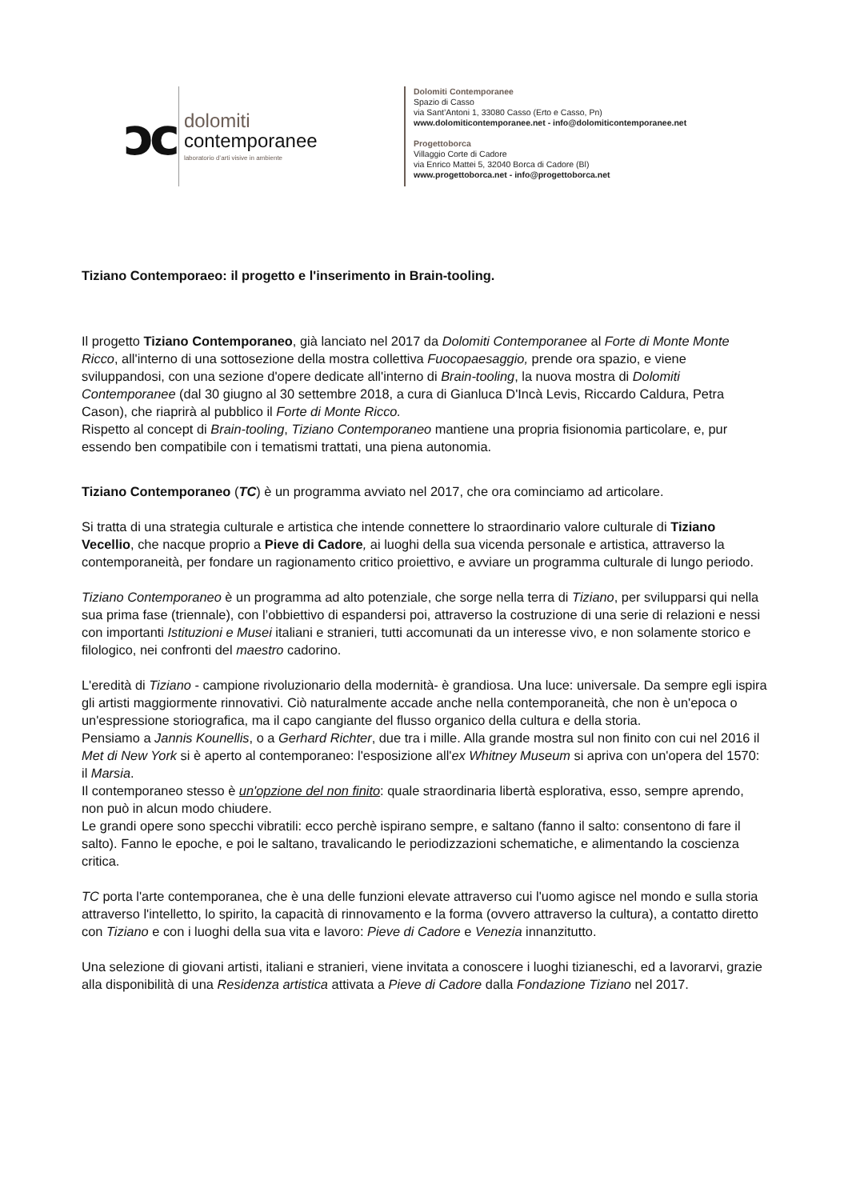ↄc
dolomiti
contemporanee
laboratorio d’arti visive in ambiente
Dolomiti Contemporanee
Spazio di Casso
via Sant’Antoni 1, 33080 Casso (Erto e Casso, Pn)
www.dolomiticontemporanee.net - info@dolomiticontemporanee.net
Progettoborca
Villaggio Corte di Cadore
via Enrico Mattei 5, 32040 Borca di Cadore (Bl)
www.progettoborca.net - info@progettoborca.net
Tiziano Contemporaeo: il progetto e l'inserimento in Brain-tooling.
Il progetto Tiziano Contemporaneo, già lanciato nel 2017 da Dolomiti Contemporanee al Forte di Monte Monte Ricco, all'interno di una sottosezione della mostra collettiva Fuocopaesaggio, prende ora spazio, e viene sviluppandosi, con una sezione d'opere dedicate all'interno di Brain-tooling, la nuova mostra di Dolomiti Contemporanee (dal 30 giugno al 30 settembre 2018, a cura di Gianluca D'Incà Levis, Riccardo Caldura, Petra Cason), che riaprirà al pubblico il Forte di Monte Ricco.
Rispetto al concept di Brain-tooling, Tiziano Contemporaneo mantiene una propria fisionomia particolare, e, pur essendo ben compatibile con i tematismi trattati, una piena autonomia.
Tiziano Contemporaneo (TC) è un programma avviato nel 2017, che ora cominciamo ad articolare.
Si tratta di una strategia culturale e artistica che intende connettere lo straordinario valore culturale di Tiziano Vecellio, che nacque proprio a Pieve di Cadore, ai luoghi della sua vicenda personale e artistica, attraverso la contemporaneità, per fondare un ragionamento critico proiettivo, e avviare un programma culturale di lungo periodo.
Tiziano Contemporaneo è un programma ad alto potenziale, che sorge nella terra di Tiziano, per svilupparsi qui nella sua prima fase (triennale), con l’obbiettivo di espandersi poi, attraverso la costruzione di una serie di relazioni e nessi con importanti Istituzioni e Musei italiani e stranieri, tutti accomunati da un interesse vivo, e non solamente storico e filologico, nei confronti del maestro cadorino.
L'eredità di Tiziano - campione rivoluzionario della modernità- è grandiosa. Una luce: universale. Da sempre egli ispira gli artisti maggiormente rinnovativi. Ciò naturalmente accade anche nella contemporaneità, che non è un'epoca o un'espressione storiografica, ma il capo cangiante del flusso organico della cultura e della storia.
Pensiamo a Jannis Kounellis, o a Gerhard Richter, due tra i mille. Alla grande mostra sul non finito con cui nel 2016 il Met di New York si è aperto al contemporaneo: l'esposizione all'ex Whitney Museum si apriva con un'opera del 1570: il Marsia.
Il contemporaneo stesso è un'opzione del non finito: quale straordinaria libertà esplorativa, esso, sempre aprendo, non può in alcun modo chiudere.
Le grandi opere sono specchi vibratili: ecco perchè ispirano sempre, e saltano (fanno il salto: consentono di fare il salto). Fanno le epoche, e poi le saltano, travalicando le periodizzazioni schematiche, e alimentando la coscienza critica.
TC porta l'arte contemporanea, che è una delle funzioni elevate attraverso cui l'uomo agisce nel mondo e sulla storia attraverso l'intelletto, lo spirito, la capacità di rinnovamento e la forma (ovvero attraverso la cultura), a contatto diretto con Tiziano e con i luoghi della sua vita e lavoro: Pieve di Cadore e Venezia innanzitutto.
Una selezione di giovani artisti, italiani e stranieri, viene invitata a conoscere i luoghi tizianeschi, ed a lavorarvi, grazie alla disponibilità di una Residenza artistica attivata a Pieve di Cadore dalla Fondazione Tiziano nel 2017.